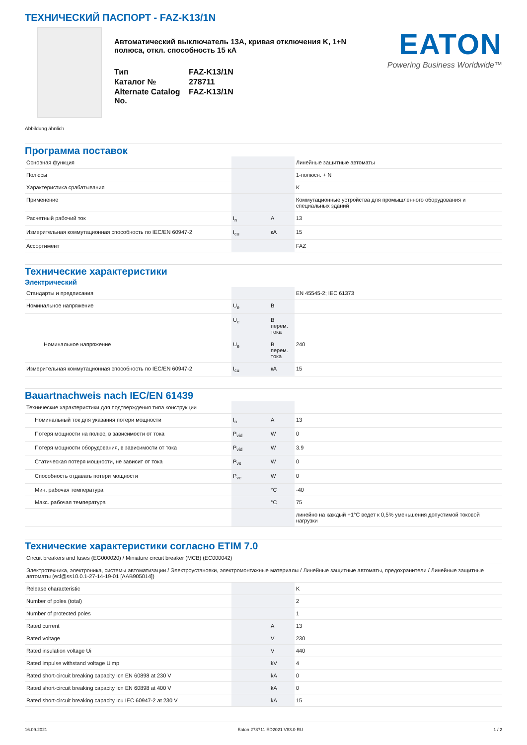ТЕХНИЧЕСКИЙ ПАСПОРТ - FAZ-K13/1N
Автоматический выключатель 13A, кривая отключения K, 1+N полюса, откл. способность 15 кА
| Тип | FAZ-K13/1N |
| Каталог № | 278711 |
| Alternate Catalog No. | FAZ-K13/1N |
EATON
Powering Business Worldwide™
Abbildung ähnlich
Программа поставок
| Основная функция | | | Линейные защитные автоматы |
| Полюсы | | | 1-полюсн. + N |
| Характеристика срабатывания | | | K |
| Применение | | | Коммутационные устройства для промышленного оборудования и специальных зданий |
| Расчетный рабочий ток | I<sub>n</sub> | A | 13 |
| Измерительная коммутационная способность по IEC/EN 60947-2 | I<sub>cu</sub> | кА | 15 |
| Ассортимент | | | FAZ |
Технические характеристики
Электрический
| Стандарты и предписания | | | EN 45545-2; IEC 61373 |
| Номинальное напряжение | U<sub>e</sub> | B | |
| | U<sub>e</sub> | В перем. тока | |
| Номинальное напряжение | U<sub>e</sub> | В перем. тока | 240 |
| Измерительная коммутационная способность по IEC/EN 60947-2 | I<sub>cu</sub> | кА | 15 |
Bauartnachweis nach IEC/EN 61439
| Технические характеристики для подтверждения типа конструкции | | | |
| Номинальный ток для указания потери мощности | I<sub>n</sub> | A | 13 |
| Потеря мощности на полюс, в зависимости от тока | P<sub>vid</sub> | W | 0 |
| Потеря мощности оборудования, в зависимости от тока | P<sub>vid</sub> | W | 3.9 |
| Статическая потеря мощности, не зависит от тока | P<sub>vs</sub> | W | 0 |
| Способность отдавать потери мощности | P<sub>ve</sub> | W | 0 |
| Мин. рабочая температура | | °C | -40 |
| Макс. рабочая температура | | °C | 75 |
| | | | линейно на каждый +1°C ведет к 0,5% уменьшения допустимой токовой нагрузки |
Технические характеристики согласно ETIM 7.0
| Circuit breakers and fuses (EG000020) / Miniature circuit breaker (MCB) (EC000042) | | | |
| Электротехника, электроника, системы автоматизации / Электроустановки, электромонтажные материалы / Линейные защитные автоматы, предохранители / Линейные защитные автоматы (ecl@ss10.0.1-27-14-19-01 [AAB905014]) | | | |
| Release characteristic | | | K |
| Number of poles (total) | | | 2 |
| Number of protected poles | | | 1 |
| Rated current | | A | 13 |
| Rated voltage | | V | 230 |
| Rated insulation voltage Ui | | V | 440 |
| Rated impulse withstand voltage Uimp | | kV | 4 |
| Rated short-circuit breaking capacity Icn EN 60898 at 230 V | | kA | 0 |
| Rated short-circuit breaking capacity Icn EN 60898 at 400 V | | kA | 0 |
| Rated short-circuit breaking capacity Icu IEC 60947-2 at 230 V | | kA | 15 |
16.09.2021 Eaton 278711 ED2021 V83.0 RU 1 / 2